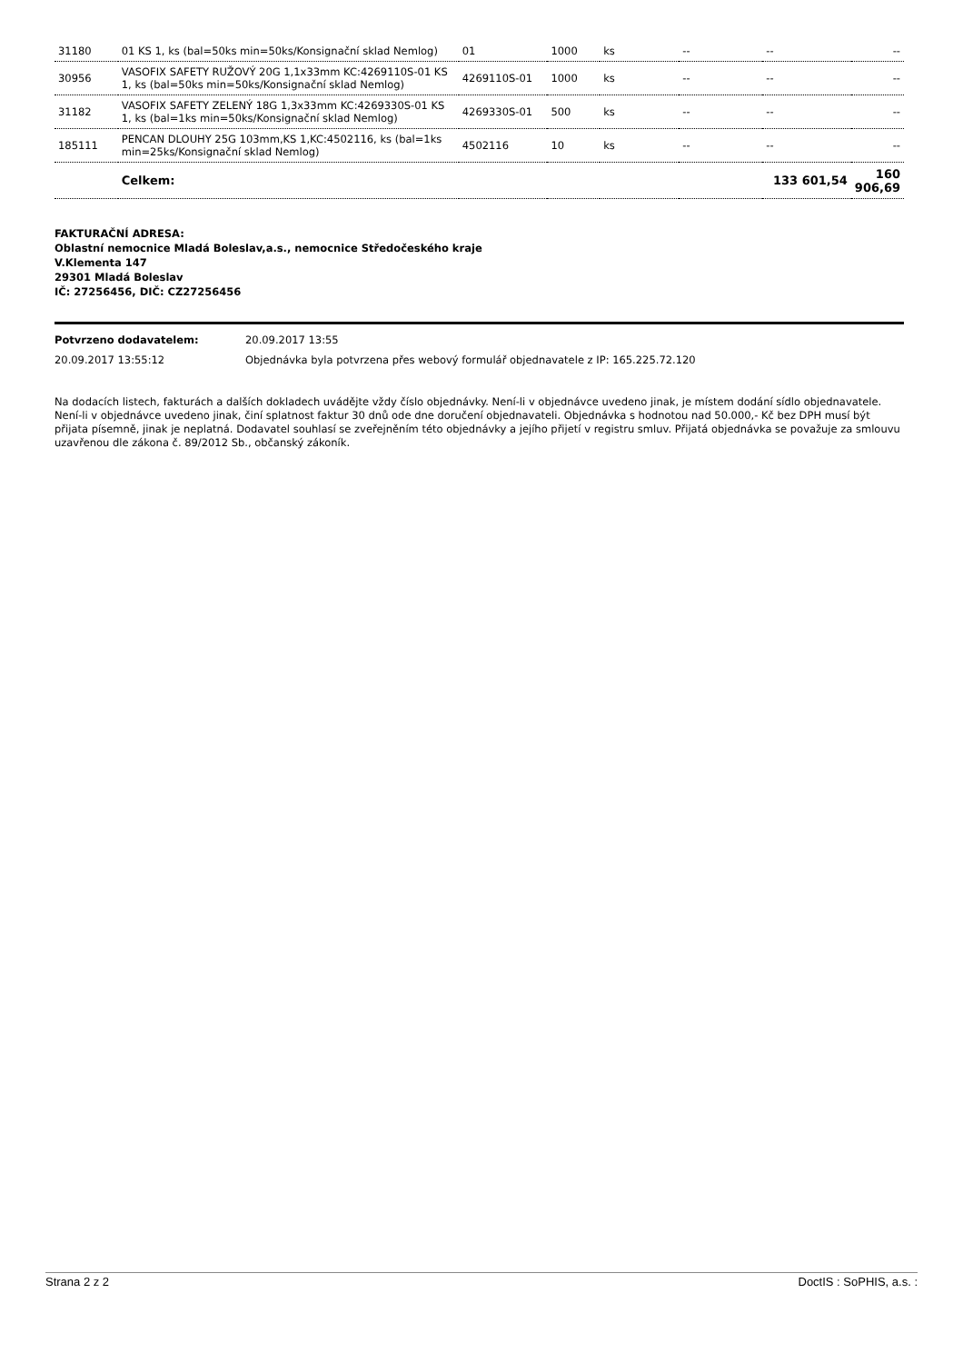| 31180 | 01 KS 1, ks (bal=50ks min=50ks/Konsignační sklad Nemlog) | 01 | 1000 | ks | -- | -- | -- |
| 30956 | VASOFIX SAFETY RUŽOVÝ 20G 1,1x33mm KC:4269110S-01 KS 1, ks (bal=50ks min=50ks/Konsignační sklad Nemlog) | 4269110S-01 | 1000 | ks | -- | -- | -- |
| 31182 | VASOFIX SAFETY ZELENÝ 18G 1,3x33mm KC:4269330S-01 KS 1, ks (bal=1ks min=50ks/Konsignační sklad Nemlog) | 4269330S-01 | 500 | ks | -- | -- | -- |
| 185111 | PENCAN DLOUHY 25G 103mm,KS 1,KC:4502116, ks (bal=1ks min=25ks/Konsignační sklad Nemlog) | 4502116 | 10 | ks | -- | -- | -- |
| | Celkem: | | | | | 133 601,54 | 160 906,69 |
FAKTURAČNÍ ADRESA:
Oblastní nemocnice Mladá Boleslav,a.s., nemocnice Středočeského kraje
V.Klementa 147
29301 Mladá Boleslav
IČ: 27256456, DIČ: CZ27256456
Potvrzeno dodavatelem: 20.09.2017 13:55
20.09.2017 13:55:12 Objednávka byla potvrzena přes webový formulář objednavatele z IP: 165.225.72.120
Na dodacích listech, fakturách a dalších dokladech uvádějte vždy číslo objednávky. Není-li v objednávce uvedeno jinak, je místem dodání sídlo objednavatele. Není-li v objednávce uvedeno jinak, činí splatnost faktur 30 dnů ode dne doručení objednavateli. Objednávka s hodnotou nad 50.000,- Kč bez DPH musí být přijata písemně, jinak je neplatná. Dodavatel souhlasí se zveřejněním této objednávky a jejího přijetí v registru smluv. Přijatá objednávka se považuje za smlouvu uzavřenou dle zákona č. 89/2012 Sb., občanský zákoník.
Strana 2 z 2 DoctIS : SoPHIS, a.s. :